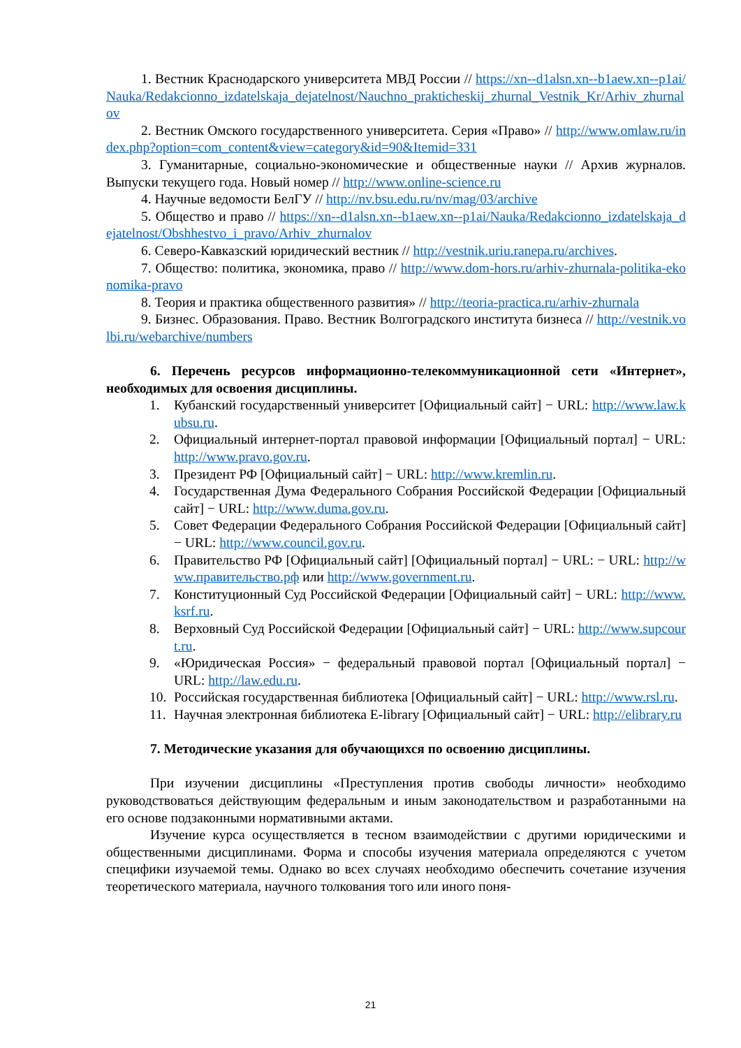1. Вестник Краснодарского университета МВД России // https://xn--d1alsn.xn--b1aew.xn--p1ai/Nauka/Redakcionno_izdatelskaja_dejatelnost/Nauchno_prakticheskij_zhurnal_Vestnik_Kr/Arhiv_zhurnalov
2. Вестник Омского государственного университета. Серия «Право» // http://www.omlaw.ru/index.php?option=com_content&view=category&id=90&Itemid=331
3. Гуманитарные, социально-экономические и общественные науки // Архив журналов. Выпуски текущего года. Новый номер // http://www.online-science.ru
4. Научные ведомости БелГУ // http://nv.bsu.edu.ru/nv/mag/03/archive
5. Общество и право // https://xn--d1alsn.xn--b1aew.xn--p1ai/Nauka/Redakcionno_izdatelskaja_dejatelnost/Obshhestvo_i_pravo/Arhiv_zhurnalov
6. Северо-Кавказский юридический вестник // http://vestnik.uriu.ranepa.ru/archives.
7. Общество: политика, экономика, право // http://www.dom-hors.ru/arhiv-zhurnala-politika-ekonomika-pravo
8. Теория и практика общественного развития» // http://teoria-practica.ru/arhiv-zhurnala
9. Бизнес. Образования. Право. Вестник Волгоградского института бизнеса // http://vestnik.volbi.ru/webarchive/numbers
6. Перечень ресурсов информационно-телекоммуникационной сети «Интернет», необходимых для освоения дисциплины.
1. Кубанский государственный университет [Официальный сайт] − URL: http://www.law.kubsu.ru.
2. Официальный интернет-портал правовой информации [Официальный портал] − URL: http://www.pravo.gov.ru.
3. Президент РФ [Официальный сайт] − URL: http://www.kremlin.ru.
4. Государственная Дума Федерального Собрания Российской Федерации [Официальный сайт] − URL: http://www.duma.gov.ru.
5. Совет Федерации Федерального Собрания Российской Федерации [Официальный сайт] − URL: http://www.council.gov.ru.
6. Правительство РФ [Официальный сайт] [Официальный портал] − URL: − URL: http://www.правительство.рф или http://www.government.ru.
7. Конституционный Суд Российской Федерации [Официальный сайт] − URL: http://www.ksrf.ru.
8. Верховный Суд Российской Федерации [Официальный сайт] − URL: http://www.supcourt.ru.
9. «Юридическая Россия» − федеральный правовой портал [Официальный портал] − URL: http://law.edu.ru.
10. Российская государственная библиотека [Официальный сайт] − URL: http://www.rsl.ru.
11. Научная электронная библиотека E-library [Официальный сайт] − URL: http://elibrary.ru
7. Методические указания для обучающихся по освоению дисциплины.
При изучении дисциплины «Преступления против свободы личности» необходимо руководствоваться действующим федеральным и иным законодательством и разработанными на его основе подзаконными нормативными актами.
Изучение курса осуществляется в тесном взаимодействии с другими юридическими и общественными дисциплинами. Форма и способы изучения материала определяются с учетом специфики изучаемой темы. Однако во всех случаях необходимо обеспечить сочетание изучения теоретического материала, научного толкования того или иного поня-
21